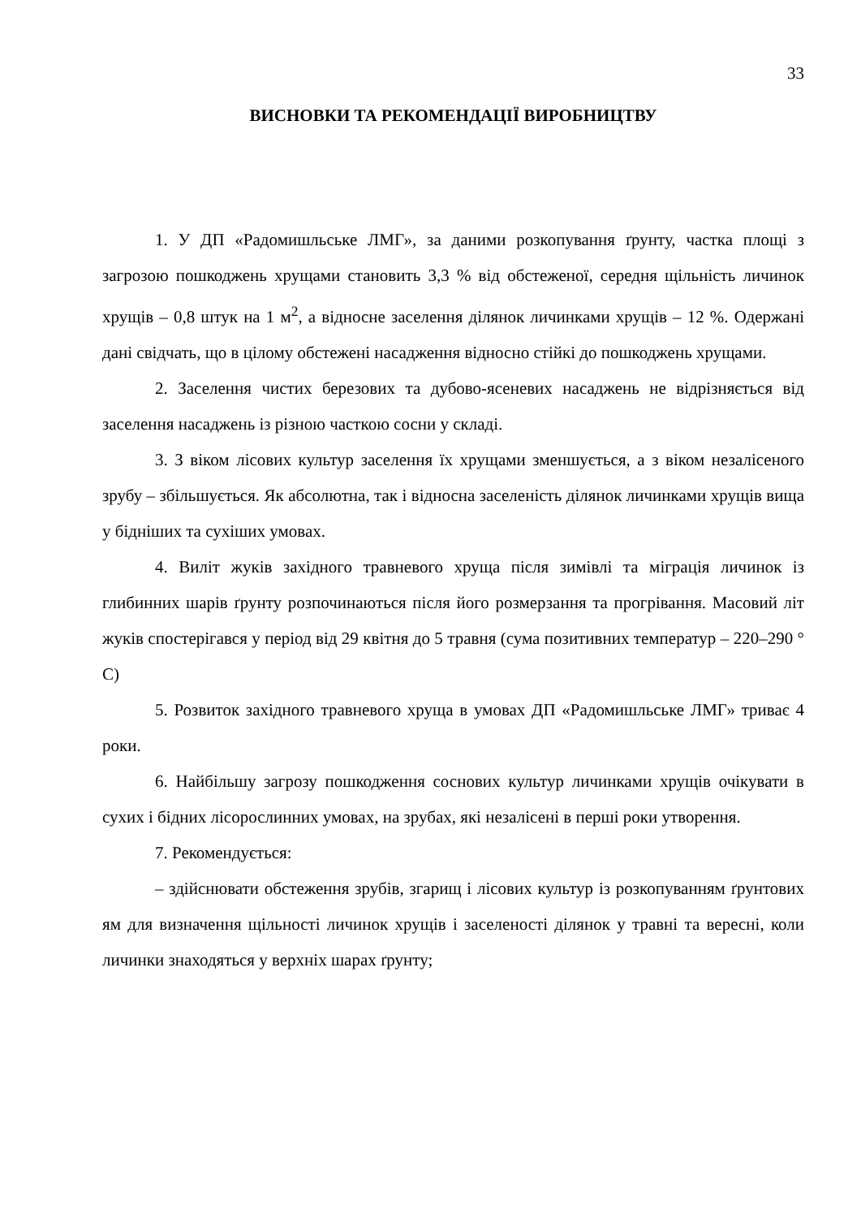33
ВИСНОВКИ ТА РЕКОМЕНДАЦІЇ ВИРОБНИЦТВУ
1. У ДП «Радомишльське ЛМГ», за даними розкопування ґрунту, частка площі з загрозою пошкоджень хрущами становить 3,3 % від обстеженої, середня щільність личинок хрущів – 0,8 штук на 1 м<sup>2</sup>, а відносне заселення ділянок личинками хрущів – 12 %. Одержані дані свідчать, що в цілому обстежені насадження відносно стійкі до пошкоджень хрущами.
2. Заселення чистих березових та дубово-ясеневих насаджень не відрізняється від заселення насаджень із різною часткою сосни у складі.
3. З віком лісових культур заселення їх хрущами зменшується, а з віком незалісеного зрубу – збільшується. Як абсолютна, так і відносна заселеність ділянок личинками хрущів вища у бідніших та сухіших умовах.
4. Виліт жуків західного травневого хруща після зимівлі та міграція личинок із глибинних шарів ґрунту розпочинаються після його розмерзання та прогрівання. Масовий літ жуків спостерігався у період від 29 квітня до 5 травня (сума позитивних температур – 220–290 ° С)
5. Розвиток західного травневого хруща в умовах ДП «Радомишльське ЛМГ» триває 4 роки.
6. Найбільшу загрозу пошкодження соснових культур личинками хрущів очікувати в сухих і бідних лісорослинних умовах, на зрубах, які незалісені в перші роки утворення.
7. Рекомендується:
– здійснювати обстеження зрубів, згарищ і лісових культур із розкопуванням ґрунтових ям для визначення щільності личинок хрущів і заселеності ділянок у травні та вересні, коли личинки знаходяться у верхніх шарах ґрунту;